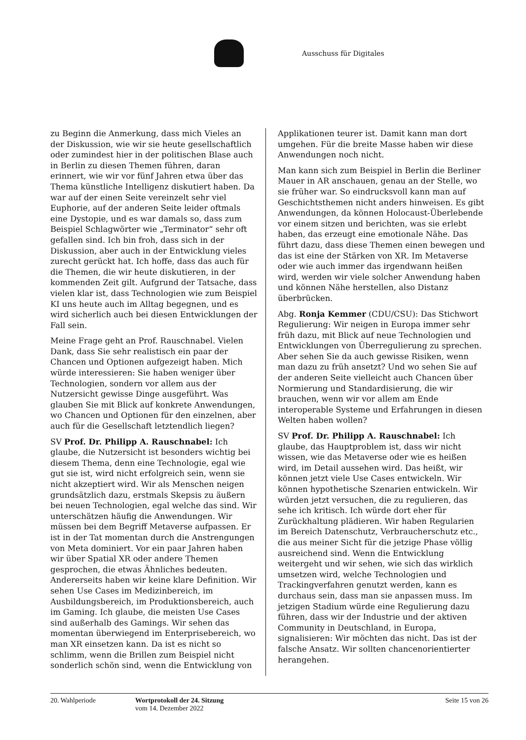Ausschuss für Digitales
zu Beginn die Anmerkung, dass mich Vieles an der Diskussion, wie wir sie heute gesellschaftlich oder zumindest hier in der politischen Blase auch in Berlin zu diesen Themen führen, daran erinnert, wie wir vor fünf Jahren etwa über das Thema künstliche Intelligenz diskutiert haben. Da war auf der einen Seite vereinzelt sehr viel Euphorie, auf der anderen Seite leider oftmals eine Dystopie, und es war damals so, dass zum Beispiel Schlagwörter wie „Terminator“ sehr oft gefallen sind. Ich bin froh, dass sich in der Diskussion, aber auch in der Entwicklung vieles zurecht gerückt hat. Ich hoffe, dass das auch für die Themen, die wir heute diskutieren, in der kommenden Zeit gilt. Aufgrund der Tatsache, dass vielen klar ist, dass Technologien wie zum Beispiel KI uns heute auch im Alltag begegnen, und es wird sicherlich auch bei diesen Entwicklungen der Fall sein.
Meine Frage geht an Prof. Rauschnabel. Vielen Dank, dass Sie sehr realistisch ein paar der Chancen und Optionen aufgezeigt haben. Mich würde interessieren: Sie haben weniger über Technologien, sondern vor allem aus der Nutzersicht gewisse Dinge ausgeführt. Was glauben Sie mit Blick auf konkrete Anwendungen, wo Chancen und Optionen für den einzelnen, aber auch für die Gesellschaft letztendlich liegen?
SV Prof. Dr. Philipp A. Rauschnabel: Ich glaube, die Nutzersicht ist besonders wichtig bei diesem Thema, denn eine Technologie, egal wie gut sie ist, wird nicht erfolgreich sein, wenn sie nicht akzeptiert wird. Wir als Menschen neigen grundsätzlich dazu, erstmals Skepsis zu äußern bei neuen Technologien, egal welche das sind. Wir unterschätzen häufig die Anwendungen. Wir müssen bei dem Begriff Metaverse aufpassen. Er ist in der Tat momentan durch die Anstrengungen von Meta dominiert. Vor ein paar Jahren haben wir über Spatial XR oder andere Themen gesprochen, die etwas Ähnliches bedeuten. Andererseits haben wir keine klare Definition. Wir sehen Use Cases im Medizinbereich, im Ausbildungsbereich, im Produktionsbereich, auch im Gaming. Ich glaube, die meisten Use Cases sind außerhalb des Gamings. Wir sehen das momentan überwiegend im Enterprisebereich, wo man XR einsetzen kann. Da ist es nicht so schlimm, wenn die Brillen zum Beispiel nicht sonderlich schön sind, wenn die Entwicklung von
Applikationen teurer ist. Damit kann man dort umgehen. Für die breite Masse haben wir diese Anwendungen noch nicht.
Man kann sich zum Beispiel in Berlin die Berliner Mauer in AR anschauen, genau an der Stelle, wo sie früher war. So eindrucksvoll kann man auf Geschichtsthemen nicht anders hinweisen. Es gibt Anwendungen, da können Holocaust-Überlebende vor einem sitzen und berichten, was sie erlebt haben, das erzeugt eine emotionale Nähe. Das führt dazu, dass diese Themen einen bewegen und das ist eine der Stärken von XR. Im Metaverse oder wie auch immer das irgendwann heißen wird, werden wir viele solcher Anwendung haben und können Nähe herstellen, also Distanz überbrücken.
Abg. Ronja Kemmer (CDU/CSU): Das Stichwort Regulierung: Wir neigen in Europa immer sehr früh dazu, mit Blick auf neue Technologien und Entwicklungen von Überregulierung zu sprechen. Aber sehen Sie da auch gewisse Risiken, wenn man dazu zu früh ansetzt? Und wo sehen Sie auf der anderen Seite vielleicht auch Chancen über Normierung und Standardisierung, die wir brauchen, wenn wir vor allem am Ende interoperable Systeme und Erfahrungen in diesen Welten haben wollen?
SV Prof. Dr. Philipp A. Rauschnabel: Ich glaube, das Hauptproblem ist, dass wir nicht wissen, wie das Metaverse oder wie es heißen wird, im Detail aussehen wird. Das heißt, wir können jetzt viele Use Cases entwickeln. Wir können hypothetische Szenarien entwickeln. Wir würden jetzt versuchen, die zu regulieren, das sehe ich kritisch. Ich würde dort eher für Zurückhaltung plädieren. Wir haben Regularien im Bereich Datenschutz, Verbraucherschutz etc., die aus meiner Sicht für die jetzige Phase völlig ausreichend sind. Wenn die Entwicklung weitergeht und wir sehen, wie sich das wirklich umsetzen wird, welche Technologien und Trackingverfahren genutzt werden, kann es durchaus sein, dass man sie anpassen muss. Im jetzigen Stadium würde eine Regulierung dazu führen, dass wir der Industrie und der aktiven Community in Deutschland, in Europa, signalisieren: Wir möchten das nicht. Das ist der falsche Ansatz. Wir sollten chancenorientierter herangehen.
20. Wahlperiode Wortprotokoll der 24. Sitzung
vom 14. Dezember 2022
Seite 15 von 26